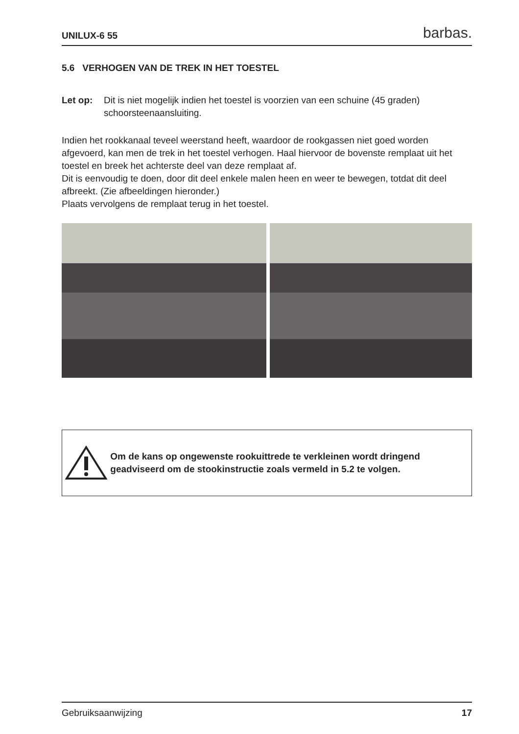UNILUX-6 55 barbas.
5.6 VERHOGEN VAN DE TREK IN HET TOESTEL
Let op: Dit is niet mogelijk indien het toestel is voorzien van een schuine (45 graden) schoorsteenaansluiting.
Indien het rookkanaal teveel weerstand heeft, waardoor de rookgassen niet goed worden afgevoerd, kan men de trek in het toestel verhogen. Haal hiervoor de bovenste remplaat uit het toestel en breek het achterste deel van deze remplaat af.
Dit is eenvoudig te doen, door dit deel enkele malen heen en weer te bewegen, totdat dit deel afbreekt. (Zie afbeeldingen hieronder.)
Plaats vervolgens de remplaat terug in het toestel.
Om de kans op ongewenste rookuittrede te verkleinen wordt dringend geadviseerd om de stookinstructie zoals vermeld in 5.2 te volgen.
Gebruiksaanwijzing 17